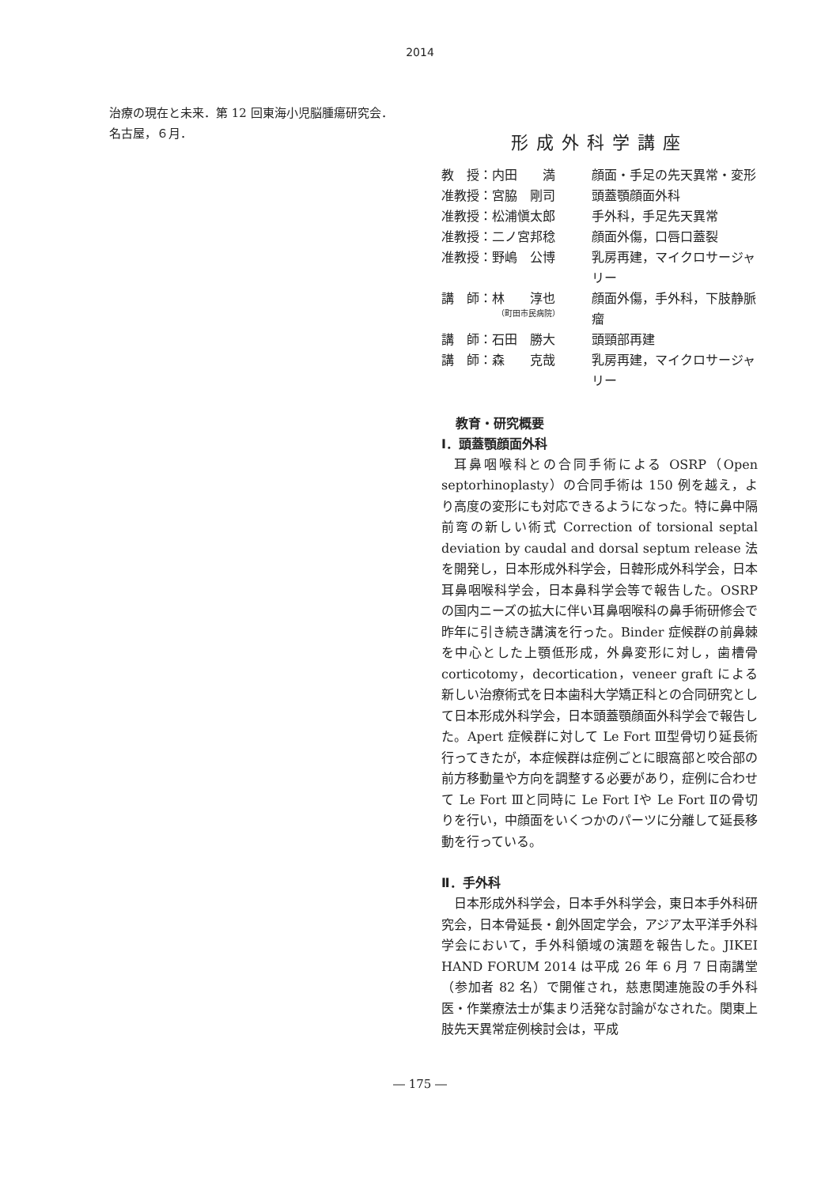2014
治療の現在と未来．第 12 回東海小児脳腫瘍研究会．
名古屋，６月．
形成外科学講座
教　授：内田　　満
顔面・手足の先天異常・変形
准教授：宮脇　剛司
頭蓋顎顔面外科
准教授：松浦愼太郎
手外科，手足先天異常
准教授：二ノ宮邦稔
顔面外傷，口唇口蓋裂
准教授：野嶋　公博
乳房再建，マイクロサージャリー
講　師：林　　淳也
（町田市民病院）
顔面外傷，手外科，下肢静脈瘤
講　師：石田　勝大
頭頸部再建
講　師：森　　克哉
乳房再建，マイクロサージャリー
教育・研究概要
Ⅰ．頭蓋顎顔面外科
耳鼻咽喉科との合同手術による OSRP（Open septorhinoplasty）の合同手術は 150 例を越え，より高度の変形にも対応できるようになった。特に鼻中隔前弯の新しい術式 Correction of torsional septal deviation by caudal and dorsal septum release 法を開発し，日本形成外科学会，日韓形成外科学会，日本耳鼻咽喉科学会，日本鼻科学会等で報告した。OSRP の国内ニーズの拡大に伴い耳鼻咽喉科の鼻手術研修会で昨年に引き続き講演を行った。Binder 症候群の前鼻棘を中心とした上顎低形成，外鼻変形に対し，歯槽骨 corticotomy，decortication，veneer graft による新しい治療術式を日本歯科大学矯正科との合同研究として日本形成外科学会，日本頭蓋顎顔面外科学会で報告した。Apert 症候群に対して Le Fort Ⅲ型骨切り延長術行ってきたが，本症候群は症例ごとに眼窩部と咬合部の前方移動量や方向を調整する必要があり，症例に合わせて Le Fort Ⅲと同時に Le Fort Ⅰや Le Fort Ⅱの骨切りを行い，中顔面をいくつかのパーツに分離して延長移動を行っている。
Ⅱ．手外科
日本形成外科学会，日本手外科学会，東日本手外科研究会，日本骨延長・創外固定学会，アジア太平洋手外科学会において，手外科領域の演題を報告した。JIKEI HAND FORUM 2014 は平成 26 年 6 月 7 日南講堂（参加者 82 名）で開催され，慈恵関連施設の手外科医・作業療法士が集まり活発な討論がなされた。関東上肢先天異常症例検討会は，平成
― 175 ―